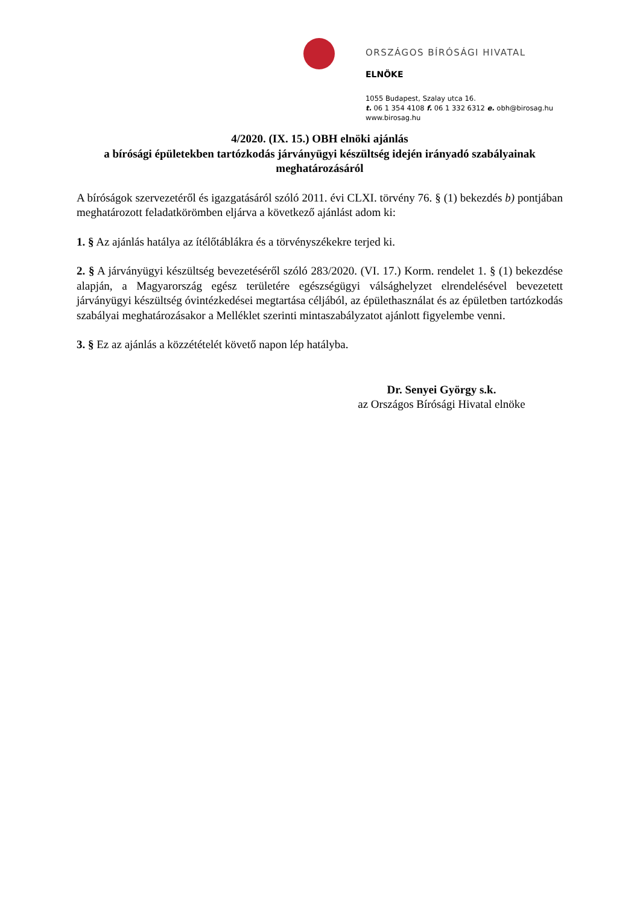ORSZÁGOS BÍRÓSÁGI HIVATAL
ELNÖKE
1055 Budapest, Szalay utca 16.
t. 06 1 354 4108 f. 06 1 332 6312 e. obh@birosag.hu
www.birosag.hu
4/2020. (IX. 15.) OBH elnöki ajánlás
a bírósági épületekben tartózkodás járványügyi készültség idején irányadó szabályainak meghatározásáról
A bíróságok szervezetéről és igazgatásáról szóló 2011. évi CLXI. törvény 76. § (1) bekezdés b) pontjában meghatározott feladatkörömben eljárva a következő ajánlást adom ki:
1. § Az ajánlás hatálya az ítélőtáblákra és a törvényszékekre terjed ki.
2. § A járványügyi készültség bevezetéséről szóló 283/2020. (VI. 17.) Korm. rendelet 1. § (1) bekezdése alapján, a Magyarország egész területére egészségügyi válsághelyzet elrendelésével bevezetett járványügyi készültség óvintézkedései megtartása céljából, az épülethasználat és az épületben tartózkodás szabályai meghatározásakor a Melléklet szerinti mintaszabályzatot ajánlott figyelembe venni.
3. § Ez az ajánlás a közzétételét követő napon lép hatályba.
Dr. Senyei György s.k.
az Országos Bírósági Hivatal elnöke